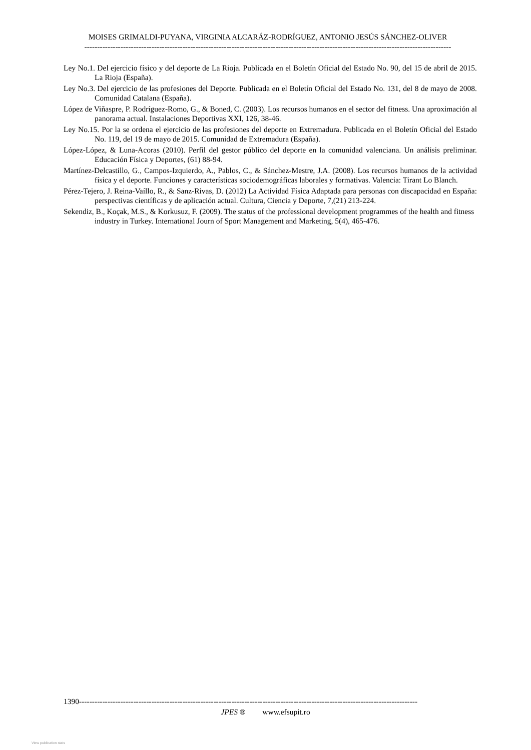MOISES GRIMALDI-PUYANA, VIRGINIA ALCARÁZ-RODRÍGUEZ, ANTONIO JESÚS SÁNCHEZ-OLIVER
----------------------------------------------------------------------------------------------------------------------------------------------
Ley No.1. Del ejercicio físico y del deporte de La Rioja. Publicada en el Boletín Oficial del Estado No. 90, del 15 de abril de 2015. La Rioja (España).
Ley No.3. Del ejercicio de las profesiones del Deporte. Publicada en el Boletín Oficial del Estado No. 131, del 8 de mayo de 2008. Comunidad Catalana (España).
López de Viñaspre, P. Rodríguez-Romo, G., & Boned, C. (2003). Los recursos humanos en el sector del fitness. Una aproximación al panorama actual. Instalaciones Deportivas XXI, 126, 38-46.
Ley No.15. Por la se ordena el ejercicio de las profesiones del deporte en Extremadura. Publicada en el Boletín Oficial del Estado No. 119, del 19 de mayo de 2015. Comunidad de Extremadura (España).
López-López, & Luna-Acoras (2010). Perfil del gestor público del deporte en la comunidad valenciana. Un análisis preliminar. Educación Física y Deportes, (61) 88-94.
Martínez-Delcastillo, G., Campos-Izquierdo, A., Pablos, C., & Sánchez-Mestre, J.A. (2008). Los recursos humanos de la actividad física y el deporte. Funciones y características sociodemográficas laborales y formativas. Valencia: Tirant Lo Blanch.
Pérez-Tejero, J. Reina-Vaíllo, R., & Sanz-Rivas, D. (2012) La Actividad Física Adaptada para personas con discapacidad en España: perspectivas científicas y de aplicación actual. Cultura, Ciencia y Deporte, 7,(21) 213-224.
Sekendiz, B., Koçak, M.S., & Korkusuz, F. (2009). The status of the professional development programmes of the health and fitness industry in Turkey. International Journ of Sport Management and Marketing, 5(4), 465-476.
1390-----------------------------------------------------------------------------------------------------------------------------------
JPES ® www.efsupit.ro
View publication stats